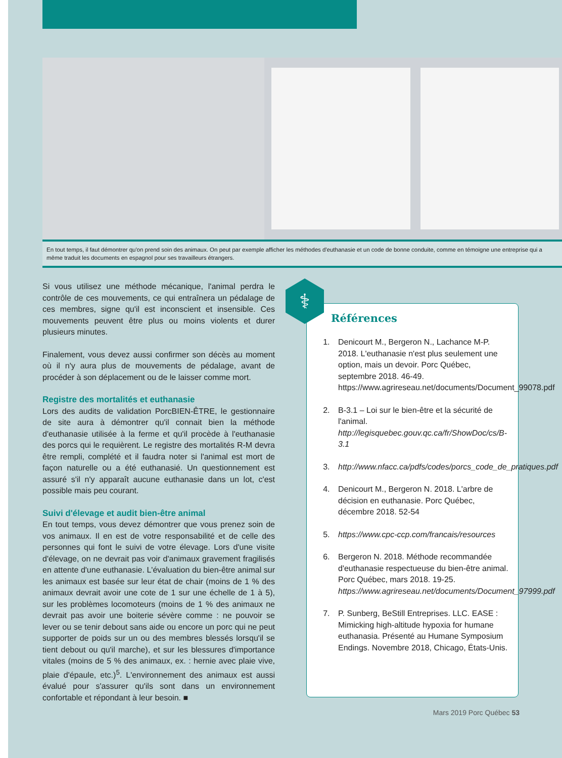En tout temps, il faut démontrer qu'on prend soin des animaux. On peut par exemple afficher les méthodes d'euthanasie et un code de bonne conduite, comme en témoigne une entreprise qui a même traduit les documents en espagnol pour ses travailleurs étrangers.
Si vous utilisez une méthode mécanique, l'animal perdra le contrôle de ces mouvements, ce qui entraînera un pédalage de ces membres, signe qu'il est inconscient et insensible. Ces mouvements peuvent être plus ou moins violents et durer plusieurs minutes.
Finalement, vous devez aussi confirmer son décès au moment où il n'y aura plus de mouvements de pédalage, avant de procéder à son déplacement ou de le laisser comme mort.
Registre des mortalités et euthanasie
Lors des audits de validation PorcBIEN-ÊTRE, le gestionnaire de site aura à démontrer qu'il connait bien la méthode d'euthanasie utilisée à la ferme et qu'il procède à l'euthanasie des porcs qui le requièrent. Le registre des mortalités R-M devra être rempli, complété et il faudra noter si l'animal est mort de façon naturelle ou a été euthanasié. Un questionnement est assuré s'il n'y apparaît aucune euthanasie dans un lot, c'est possible mais peu courant.
Suivi d'élevage et audit bien-être animal
En tout temps, vous devez démontrer que vous prenez soin de vos animaux. Il en est de votre responsabilité et de celle des personnes qui font le suivi de votre élevage. Lors d'une visite d'élevage, on ne devrait pas voir d'animaux gravement fragilisés en attente d'une euthanasie. L'évaluation du bien-être animal sur les animaux est basée sur leur état de chair (moins de 1 % des animaux devrait avoir une cote de 1 sur une échelle de 1 à 5), sur les problèmes locomoteurs (moins de 1 % des animaux ne devrait pas avoir une boiterie sévère comme : ne pouvoir se lever ou se tenir debout sans aide ou encore un porc qui ne peut supporter de poids sur un ou des membres blessés lorsqu'il se tient debout ou qu'il marche), et sur les blessures d'importance vitales (moins de 5 % des animaux, ex. : hernie avec plaie vive, plaie d'épaule, etc.)<sup>5</sup>. L'environnement des animaux est aussi évalué pour s'assurer qu'ils sont dans un environnement confortable et répondant à leur besoin. ■
⚕
Références
1. Denicourt M., Bergeron N., Lachance M-P. 2018. L'euthanasie n'est plus seulement une option, mais un devoir. Porc Québec, septembre 2018. 46-49. https://www.agrireseau.net/documents/Document_99078.pdf
2. B-3.1 – Loi sur le bien-être et la sécurité de l'animal. http://legisquebec.gouv.qc.ca/fr/ShowDoc/cs/B-3.1
3. http://www.nfacc.ca/pdfs/codes/porcs_code_de_pratiques.pdf
4. Denicourt M., Bergeron N. 2018. L'arbre de décision en euthanasie. Porc Québec, décembre 2018. 52-54
5. https://www.cpc-ccp.com/francais/resources
6. Bergeron N. 2018. Méthode recommandée d'euthanasie respectueuse du bien-être animal. Porc Québec, mars 2018. 19-25. https://www.agrireseau.net/documents/Document_97999.pdf
7. P. Sunberg, BeStill Entreprises. LLC. EASE : Mimicking high-altitude hypoxia for humane euthanasia. Présenté au Humane Symposium Endings. Novembre 2018, Chicago, États-Unis.
Mars 2019 Porc Québec 53